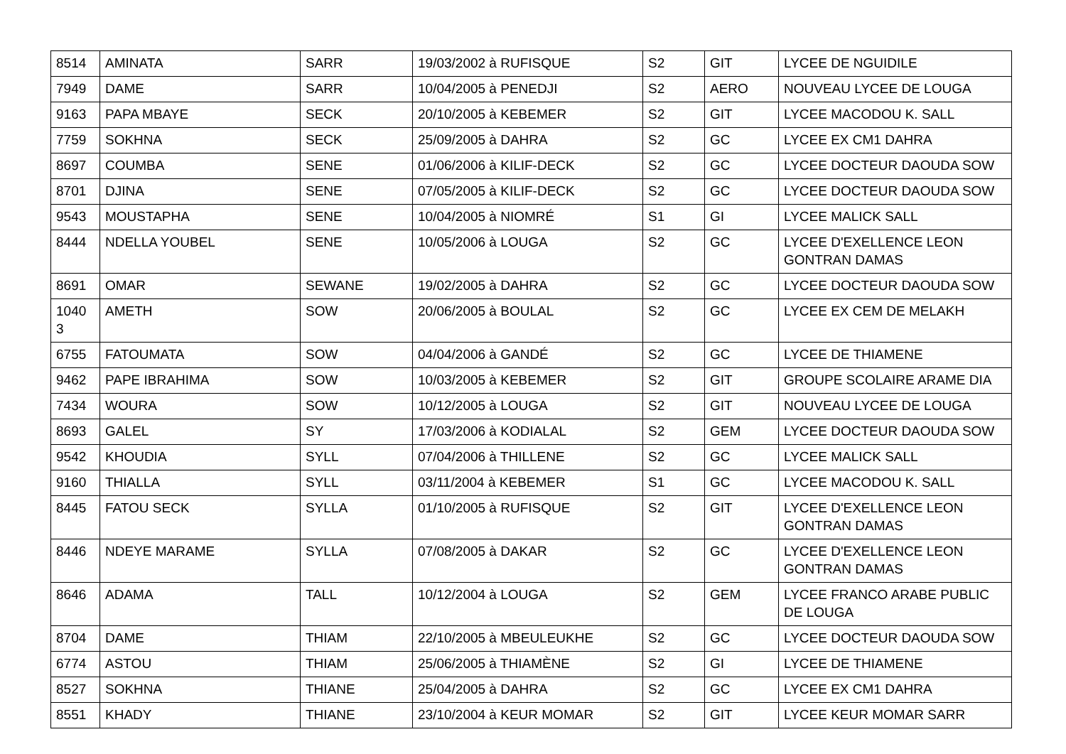| 8514 | AMINATA | SARR | 19/03/2002 à RUFISQUE | S2 | GIT | LYCEE DE NGUIDILE |
| 7949 | DAME | SARR | 10/04/2005 à PENEDJI | S2 | AERO | NOUVEAU LYCEE DE LOUGA |
| 9163 | PAPA MBAYE | SECK | 20/10/2005 à KEBEMER | S2 | GIT | LYCEE MACODOU K. SALL |
| 7759 | SOKHNA | SECK | 25/09/2005 à DAHRA | S2 | GC | LYCEE EX CM1 DAHRA |
| 8697 | COUMBA | SENE | 01/06/2006 à KILIF-DECK | S2 | GC | LYCEE DOCTEUR DAOUDA SOW |
| 8701 | DJINA | SENE | 07/05/2005 à KILIF-DECK | S2 | GC | LYCEE DOCTEUR DAOUDA SOW |
| 9543 | MOUSTAPHA | SENE | 10/04/2005 à NIOMRÉ | S1 | GI | LYCEE MALICK SALL |
| 8444 | NDELLA YOUBEL | SENE | 10/05/2006 à LOUGA | S2 | GC | LYCEE D'EXELLENCE LEON GONTRAN DAMAS |
| 8691 | OMAR | SEWANE | 19/02/2005 à DAHRA | S2 | GC | LYCEE DOCTEUR DAOUDA SOW |
| 1040 3 | AMETH | SOW | 20/06/2005 à BOULAL | S2 | GC | LYCEE EX CEM DE MELAKH |
| 6755 | FATOUMATA | SOW | 04/04/2006 à GANDÉ | S2 | GC | LYCEE DE THIAMENE |
| 9462 | PAPE IBRAHIMA | SOW | 10/03/2005 à KEBEMER | S2 | GIT | GROUPE SCOLAIRE ARAME DIA |
| 7434 | WOURA | SOW | 10/12/2005 à LOUGA | S2 | GIT | NOUVEAU LYCEE DE LOUGA |
| 8693 | GALEL | SY | 17/03/2006 à KODIALAL | S2 | GEM | LYCEE DOCTEUR DAOUDA SOW |
| 9542 | KHOUDIA | SYLL | 07/04/2006 à THILLENE | S2 | GC | LYCEE MALICK SALL |
| 9160 | THIALLA | SYLL | 03/11/2004 à KEBEMER | S1 | GC | LYCEE MACODOU K. SALL |
| 8445 | FATOU SECK | SYLLA | 01/10/2005 à RUFISQUE | S2 | GIT | LYCEE D'EXELLENCE LEON GONTRAN DAMAS |
| 8446 | NDEYE MARAME | SYLLA | 07/08/2005 à DAKAR | S2 | GC | LYCEE D'EXELLENCE LEON GONTRAN DAMAS |
| 8646 | ADAMA | TALL | 10/12/2004 à LOUGA | S2 | GEM | LYCEE FRANCO ARABE PUBLIC DE LOUGA |
| 8704 | DAME | THIAM | 22/10/2005 à MBEULEUKHE | S2 | GC | LYCEE DOCTEUR DAOUDA SOW |
| 6774 | ASTOU | THIAM | 25/06/2005 à THIAMÈNE | S2 | GI | LYCEE DE THIAMENE |
| 8527 | SOKHNA | THIANE | 25/04/2005 à DAHRA | S2 | GC | LYCEE EX CM1 DAHRA |
| 8551 | KHADY | THIANE | 23/10/2004 à KEUR MOMAR | S2 | GIT | LYCEE KEUR MOMAR SARR |